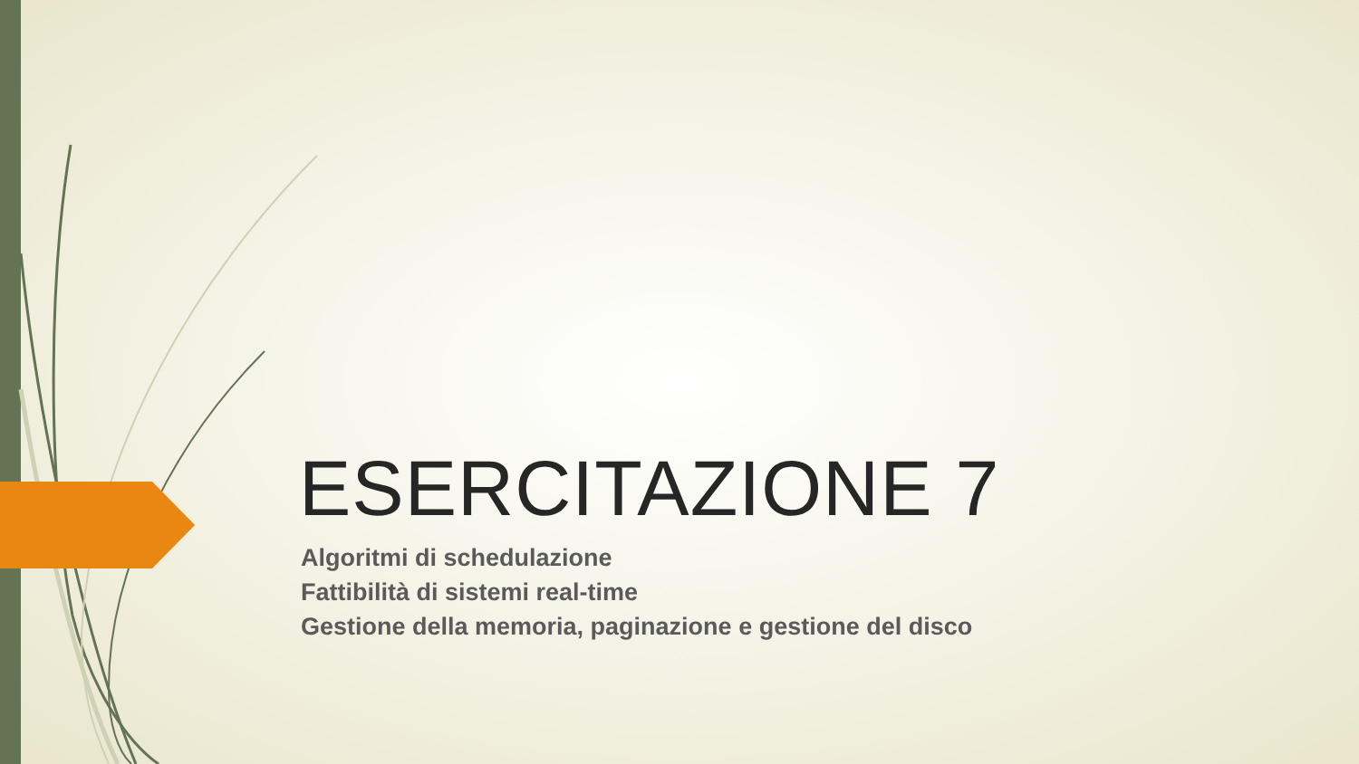ESERCITAZIONE 7
Algoritmi di schedulazione
Fattibilità di sistemi real-time
Gestione della memoria, paginazione e gestione del disco